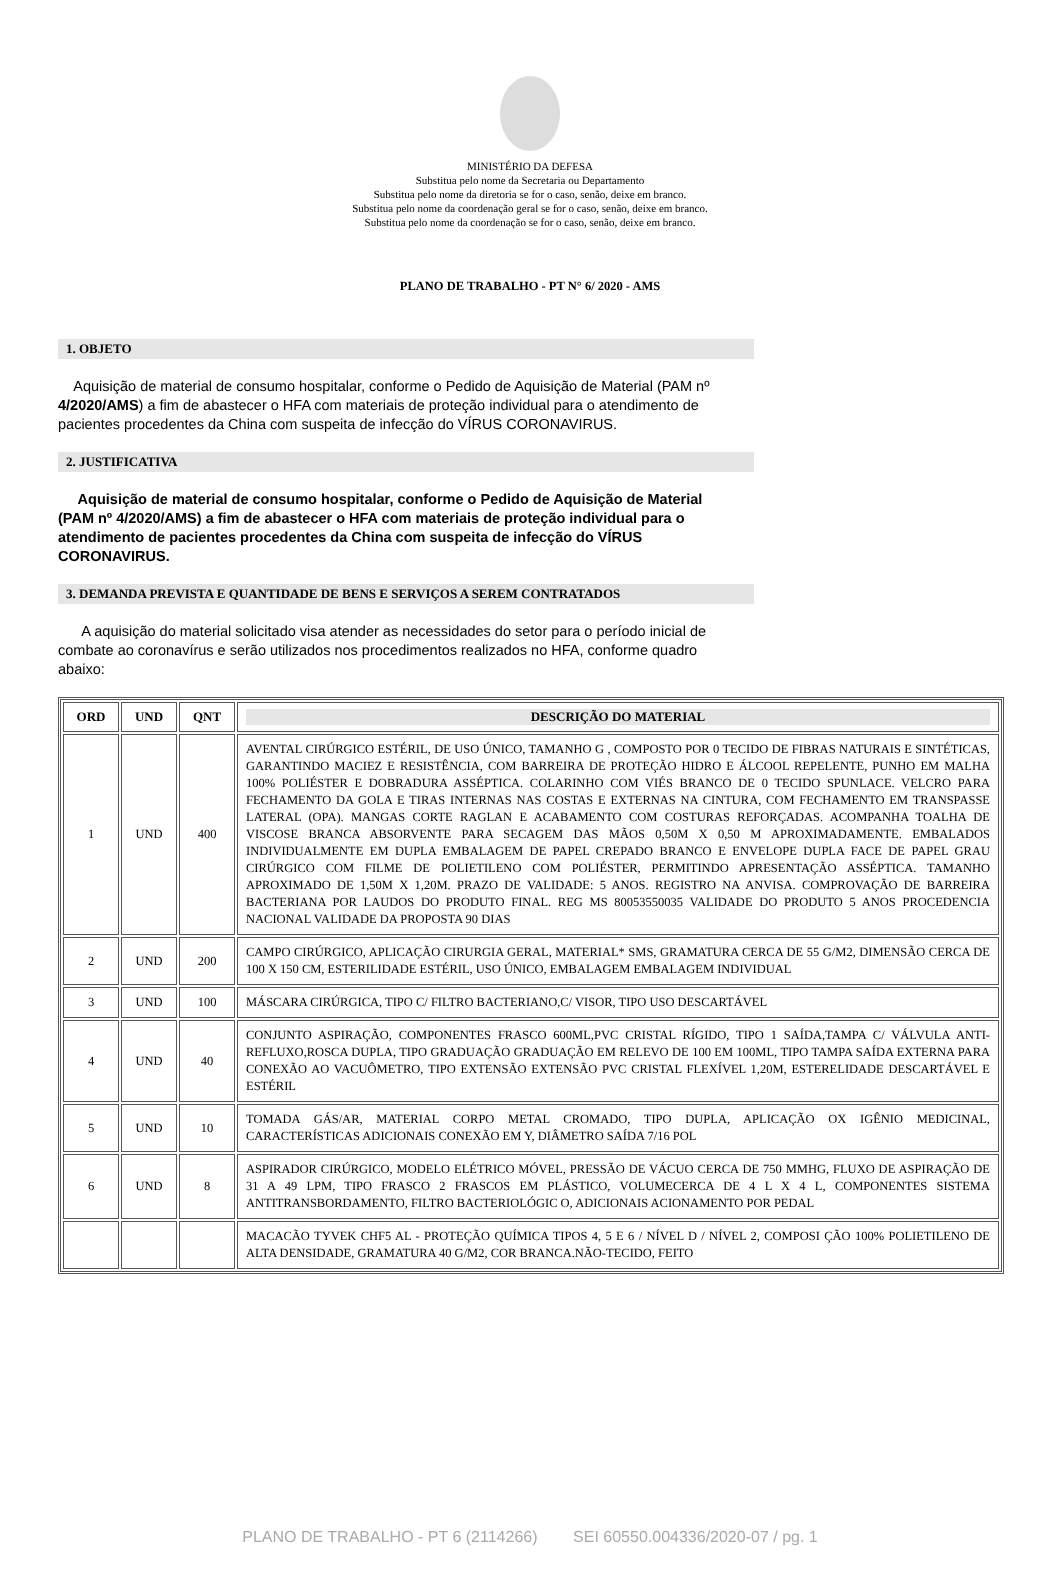MINISTÉRIO DA DEFESA
Substitua pelo nome da Secretaria ou Departamento
Substitua pelo nome da diretoria se for o caso, senão, deixe em branco.
Substitua pelo nome da coordenação geral se for o caso, senão, deixe em branco.
Substitua pelo nome da coordenação se for o caso, senão, deixe em branco.
PLANO DE TRABALHO - PT N° 6/ 2020 - AMS
1. OBJETO
Aquisição de material de consumo hospitalar, conforme o Pedido de Aquisição de Material (PAM nº 4/2020/AMS) a fim de abastecer o HFA com materiais de proteção individual para o atendimento de pacientes procedentes da China com suspeita de infecção do VÍRUS CORONAVIRUS.
2. JUSTIFICATIVA
Aquisição de material de consumo hospitalar, conforme o Pedido de Aquisição de Material (PAM nº 4/2020/AMS) a fim de abastecer o HFA com materiais de proteção individual para o atendimento de pacientes procedentes da China com suspeita de infecção do VÍRUS CORONAVIRUS.
3. DEMANDA PREVISTA E QUANTIDADE DE BENS E SERVIÇOS A SEREM CONTRATADOS
A aquisição do material solicitado visa atender as necessidades do setor para o período inicial de combate ao coronavírus e serão utilizados nos procedimentos realizados no HFA, conforme quadro abaixo:
| ORD | UND | QNT | DESCRIÇÃO DO MATERIAL |
| --- | --- | --- | --- |
| 1 | UND | 400 | AVENTAL CIRÚRGICO ESTÉRIL, DE USO ÚNICO, TAMANHO G , COMPOSTO POR 0 TECIDO DE FIBRAS NATURAIS E SINTÉTICAS, GARANTINDO MACIEZ E RESISTÊNCIA, COM BARREIRA DE PROTEÇÃO HIDRO E ÁLCOOL REPELENTE, PUNHO EM MALHA 100% POLIÉSTER E DOBRADURA ASSÉPTICA. COLARINHO COM VIÉS BRANCO DE 0 TECIDO SPUNLACE. VELCRO PARA FECHAMENTO DA GOLA E TIRAS INTERNAS NAS COSTAS E EXTERNAS NA CINTURA, COM FECHAMENTO EM TRANSPASSE LATERAL (OPA). MANGAS CORTE RAGLAN E ACABAMENTO COM COSTURAS REFORÇADAS. ACOMPANHA TOALHA DE VISCOSE BRANCA ABSORVENTE PARA SECAGEM DAS MÃOS 0,50M X 0,50 M APROXIMADAMENTE. EMBALADOS INDIVIDUALMENTE EM DUPLA EMBALAGEM DE PAPEL CREPADO BRANCO E ENVELOPE DUPLA FACE DE PAPEL GRAU CIRÚRGICO COM FILME DE POLIETILENO COM POLIÉSTER, PERMITINDO APRESENTAÇÃO ASSÉPTICA. TAMANHO APROXIMADO DE 1,50M X 1,20M. PRAZO DE VALIDADE: 5 ANOS. REGISTRO NA ANVISA. COMPROVAÇÃO DE BARREIRA BACTERIANA POR LAUDOS DO PRODUTO FINAL. REG MS 80053550035 VALIDADE DO PRODUTO 5 ANOS PROCEDENCIA NACIONAL VALIDADE DA PROPOSTA 90 DIAS |
| 2 | UND | 200 | CAMPO CIRÚRGICO, APLICAÇÃO CIRURGIA GERAL, MATERIAL* SMS, GRAMATURA CERCA DE 55 G/M2, DIMENSÃO CERCA DE 100 X 150 CM, ESTERILIDADE ESTÉRIL, USO ÚNICO, EMBALAGEM EMBALAGEM INDIVIDUAL |
| 3 | UND | 100 | MÁSCARA CIRÚRGICA, TIPO C/ FILTRO BACTERIANO,C/ VISOR, TIPO USO DESCARTÁVEL |
| 4 | UND | 40 | CONJUNTO ASPIRAÇÃO, COMPONENTES FRASCO 600ML,PVC CRISTAL RÍGIDO, TIPO 1 SAÍDA,TAMPA C/ VÁLVULA ANTI-REFLUXO,ROSCA DUPLA, TIPO GRADUAÇÃO GRADUAÇÃO EM RELEVO DE 100 EM 100ML, TIPO TAMPA SAÍDA EXTERNA PARA CONEXÃO AO VACUÔMETRO, TIPO EXTENSÃO EXTENSÃO PVC CRISTAL FLEXÍVEL 1,20M, ESTERELIDADE DESCARTÁVEL E ESTÉRIL |
| 5 | UND | 10 | TOMADA GÁS/AR, MATERIAL CORPO METAL CROMADO, TIPO DUPLA, APLICAÇÃO OX IGÊNIO MEDICINAL, CARACTERÍSTICAS ADICIONAIS CONEXÃO EM Y, DIÂMETRO SAÍDA 7/16 POL |
| 6 | UND | 8 | ASPIRADOR CIRÚRGICO, MODELO ELÉTRICO MÓVEL, PRESSÃO DE VÁCUO CERCA DE 750 MMHG, FLUXO DE ASPIRAÇÃO DE 31 A 49 LPM, TIPO FRASCO 2 FRASCOS EM PLÁSTICO, VOLUMECERCA DE 4 L X 4 L, COMPONENTES SISTEMA ANTITRANSBORDAMENTO, FILTRO BACTERIOLÓGIC O, ADICIONAIS ACIONAMENTO POR PEDAL |
| | | | MACACÃO TYVEK CHF5 AL - PROTEÇÃO QUÍMICA TIPOS 4, 5 E 6 / NÍVEL D / NÍVEL 2, COMPOSI ÇÃO 100% POLIETILENO DE ALTA DENSIDADE, GRAMATURA 40 G/M2, COR BRANCA.NÃO-TECIDO, FEITO |
PLANO DE TRABALHO - PT 6 (2114266) SEI 60550.004336/2020-07 / pg. 1